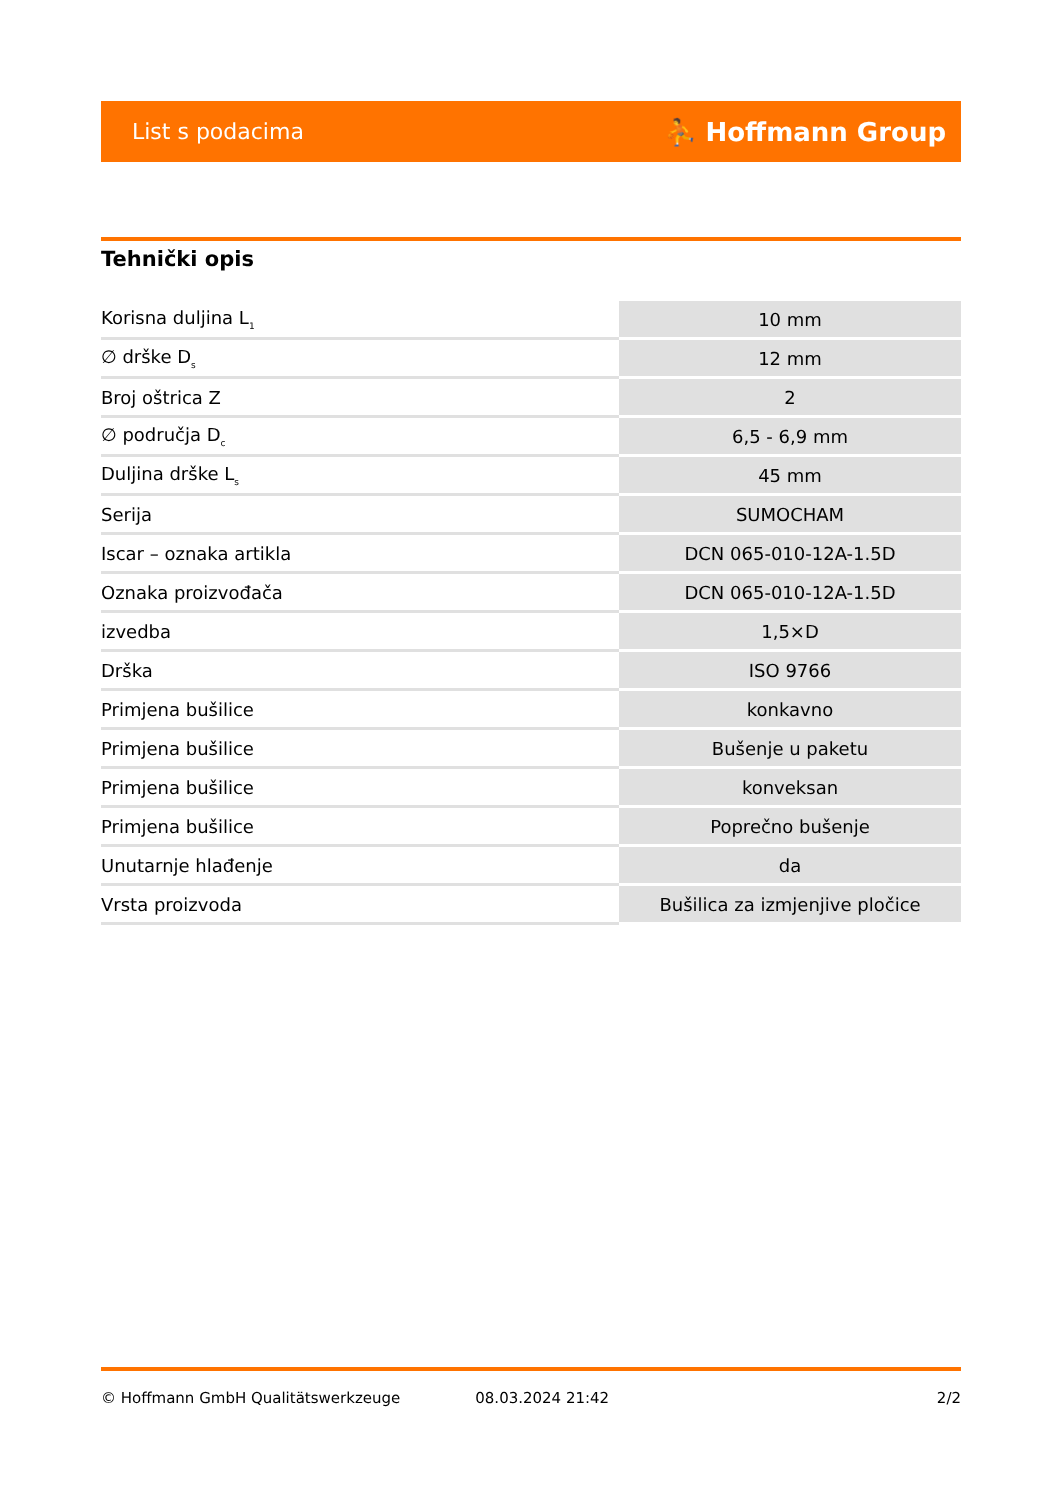List s podacima ⛹ Hoffmann Group
Tehnički opis
| Korisna duljina L<sub>1</sub> | 10 mm |
| ∅ drške D<sub>s</sub> | 12 mm |
| Broj oštrica Z | 2 |
| ∅ područja D<sub>c</sub> | 6,5 - 6,9 mm |
| Duljina drške L<sub>s</sub> | 45 mm |
| Serija | SUMOCHAM |
| Iscar – oznaka artikla | DCN 065-010-12A-1.5D |
| Oznaka proizvođača | DCN 065-010-12A-1.5D |
| izvedba | 1,5×D |
| Drška | ISO 9766 |
| Primjena bušilice | konkavno |
| Primjena bušilice | Bušenje u paketu |
| Primjena bušilice | konveksan |
| Primjena bušilice | Poprečno bušenje |
| Unutarnje hlađenje | da |
| Vrsta proizvoda | Bušilica za izmjenjive pločice |
© Hoffmann GmbH Qualitätswerkzeuge 08.03.2024 21:42 2/2